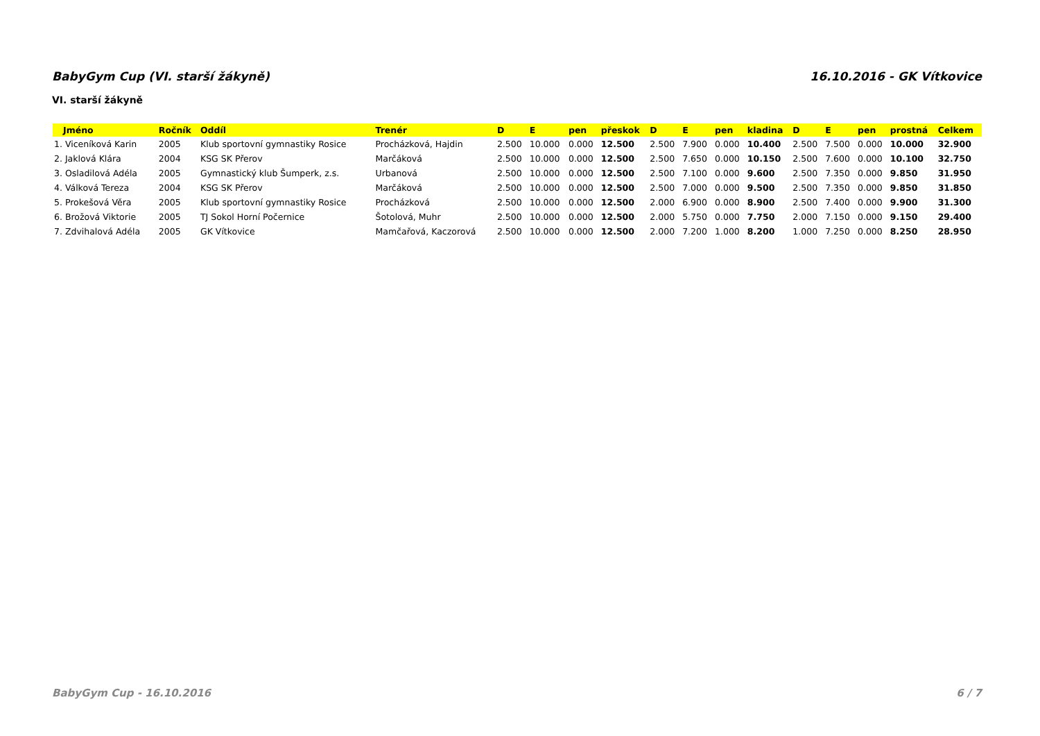BabyGym Cup (VI. starší žákyně) 16.10.2016 - GK Vítkovice
VI. starší žákyně
| Jméno | Ročník | Oddíl | Trenér | D | E | pen | přeskok | D | E | pen | kladina | D | E | pen | prostná | Celkem |
| --- | --- | --- | --- | --- | --- | --- | --- | --- | --- | --- | --- | --- | --- | --- | --- | --- |
| 1. Viceníková Karin | 2005 | Klub sportovní gymnastiky Rosice | Procházková, Hajdin | 2.500 | 10.000 | 0.000 | 12.500 | 2.500 | 7.900 | 0.000 | 10.400 | 2.500 | 7.500 | 0.000 | 10.000 | 32.900 |
| 2. Jaklová Klára | 2004 | KSG SK Přerov | Marčáková | 2.500 | 10.000 | 0.000 | 12.500 | 2.500 | 7.650 | 0.000 | 10.150 | 2.500 | 7.600 | 0.000 | 10.100 | 32.750 |
| 3. Osladilová Adéla | 2005 | Gymnastický klub Šumperk, z.s. | Urbanová | 2.500 | 10.000 | 0.000 | 12.500 | 2.500 | 7.100 | 0.000 | 9.600 | 2.500 | 7.350 | 0.000 | 9.850 | 31.950 |
| 4. Válková Tereza | 2004 | KSG SK Přerov | Marčáková | 2.500 | 10.000 | 0.000 | 12.500 | 2.500 | 7.000 | 0.000 | 9.500 | 2.500 | 7.350 | 0.000 | 9.850 | 31.850 |
| 5. Prokešová Věra | 2005 | Klub sportovní gymnastiky Rosice | Procházková | 2.500 | 10.000 | 0.000 | 12.500 | 2.000 | 6.900 | 0.000 | 8.900 | 2.500 | 7.400 | 0.000 | 9.900 | 31.300 |
| 6. Brožová Viktorie | 2005 | TJ Sokol Horní Počernice | Šotolová, Muhr | 2.500 | 10.000 | 0.000 | 12.500 | 2.000 | 5.750 | 0.000 | 7.750 | 2.000 | 7.150 | 0.000 | 9.150 | 29.400 |
| 7. Zdvihalová Adéla | 2005 | GK Vítkovice | Mamčařová, Kaczorová | 2.500 | 10.000 | 0.000 | 12.500 | 2.000 | 7.200 | 1.000 | 8.200 | 1.000 | 7.250 | 0.000 | 8.250 | 28.950 |
BabyGym Cup - 16.10.2016 6 / 7